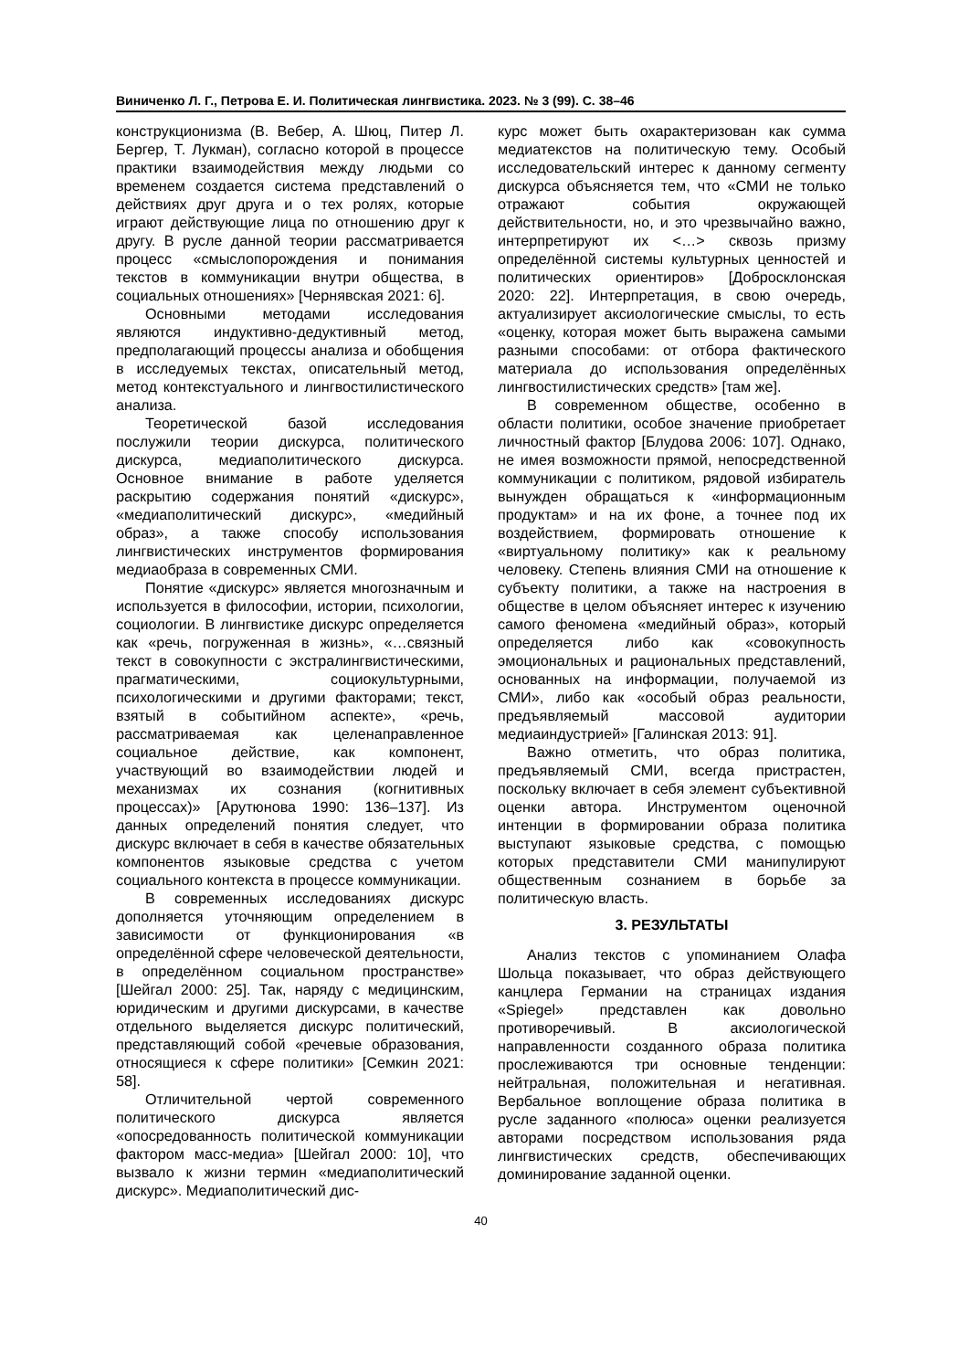Виниченко Л. Г., Петрова Е. И. Политическая лингвистика. 2023. № 3 (99). С. 38–46
конструкционизма (В. Вебер, А. Шюц, Питер Л. Бергер, Т. Лукман), согласно которой в процессе практики взаимодействия между людьми со временем создается система представлений о действиях друг друга и о тех ролях, которые играют действующие лица по отношению друг к другу. В русле данной теории рассматривается процесс «смыслопорождения и понимания текстов в коммуникации внутри общества, в социальных отношениях» [Чернявская 2021: 6].
Основными методами исследования являются индуктивно-дедуктивный метод, предполагающий процессы анализа и обобщения в исследуемых текстах, описательный метод, метод контекстуального и лингвостилистического анализа.
Теоретической базой исследования послужили теории дискурса, политического дискурса, медиаполитического дискурса. Основное внимание в работе уделяется раскрытию содержания понятий «дискурс», «медиаполитический дискурс», «медийный образ», а также способу использования лингвистических инструментов формирования медиаобраза в современных СМИ.
Понятие «дискурс» является многозначным и используется в философии, истории, психологии, социологии. В лингвистике дискурс определяется как «речь, погруженная в жизнь», «…связный текст в совокупности с экстралингвистическими, прагматическими, социокультурными, психологическими и другими факторами; текст, взятый в событийном аспекте», «речь, рассматриваемая как целенаправленное социальное действие, как компонент, участвующий во взаимодействии людей и механизмах их сознания (когнитивных процессах)» [Арутюнова 1990: 136–137]. Из данных определений понятия следует, что дискурс включает в себя в качестве обязательных компонентов языковые средства с учетом социального контекста в процессе коммуникации.
В современных исследованиях дискурс дополняется уточняющим определением в зависимости от функционирования «в определённой сфере человеческой деятельности, в определённом социальном пространстве» [Шейгал 2000: 25]. Так, наряду с медицинским, юридическим и другими дискурсами, в качестве отдельного выделяется дискурс политический, представляющий собой «речевые образования, относящиеся к сфере политики» [Семкин 2021: 58].
Отличительной чертой современного политического дискурса является «опосредованность политической коммуникации фактором масс-медиа» [Шейгал 2000: 10], что вызвало к жизни термин «медиаполитический дискурс». Медиаполитический дис-
курс может быть охарактеризован как сумма медиатекстов на политическую тему. Особый исследовательский интерес к данному сегменту дискурса объясняется тем, что «СМИ не только отражают события окружающей действительности, но, и это чрезвычайно важно, интерпретируют их <…> сквозь призму определённой системы культурных ценностей и политических ориентиров» [Добросклонская 2020: 22]. Интерпретация, в свою очередь, актуализирует аксиологические смыслы, то есть «оценку, которая может быть выражена самыми разными способами: от отбора фактического материала до использования определённых лингвостилистических средств» [там же].
В современном обществе, особенно в области политики, особое значение приобретает личностный фактор [Блудова 2006: 107]. Однако, не имея возможности прямой, непосредственной коммуникации с политиком, рядовой избиратель вынужден обращаться к «информационным продуктам» и на их фоне, а точнее под их воздействием, формировать отношение к «виртуальному политику» как к реальному человеку. Степень влияния СМИ на отношение к субъекту политики, а также на настроения в обществе в целом объясняет интерес к изучению самого феномена «медийный образ», который определяется либо как «совокупность эмоциональных и рациональных представлений, основанных на информации, получаемой из СМИ», либо как «особый образ реальности, предъявляемый массовой аудитории медиаиндустрией» [Галинская 2013: 91].
Важно отметить, что образ политика, предъявляемый СМИ, всегда пристрастен, поскольку включает в себя элемент субъективной оценки автора. Инструментом оценочной интенции в формировании образа политика выступают языковые средства, с помощью которых представители СМИ манипулируют общественным сознанием в борьбе за политическую власть.
3. РЕЗУЛЬТАТЫ
Анализ текстов с упоминанием Олафа Шольца показывает, что образ действующего канцлера Германии на страницах издания «Spiegel» представлен как довольно противоречивый. В аксиологической направленности созданного образа политика прослеживаются три основные тенденции: нейтральная, положительная и негативная. Вербальное воплощение образа политика в русле заданного «полюса» оценки реализуется авторами посредством использования ряда лингвистических средств, обеспечивающих доминирование заданной оценки.
40